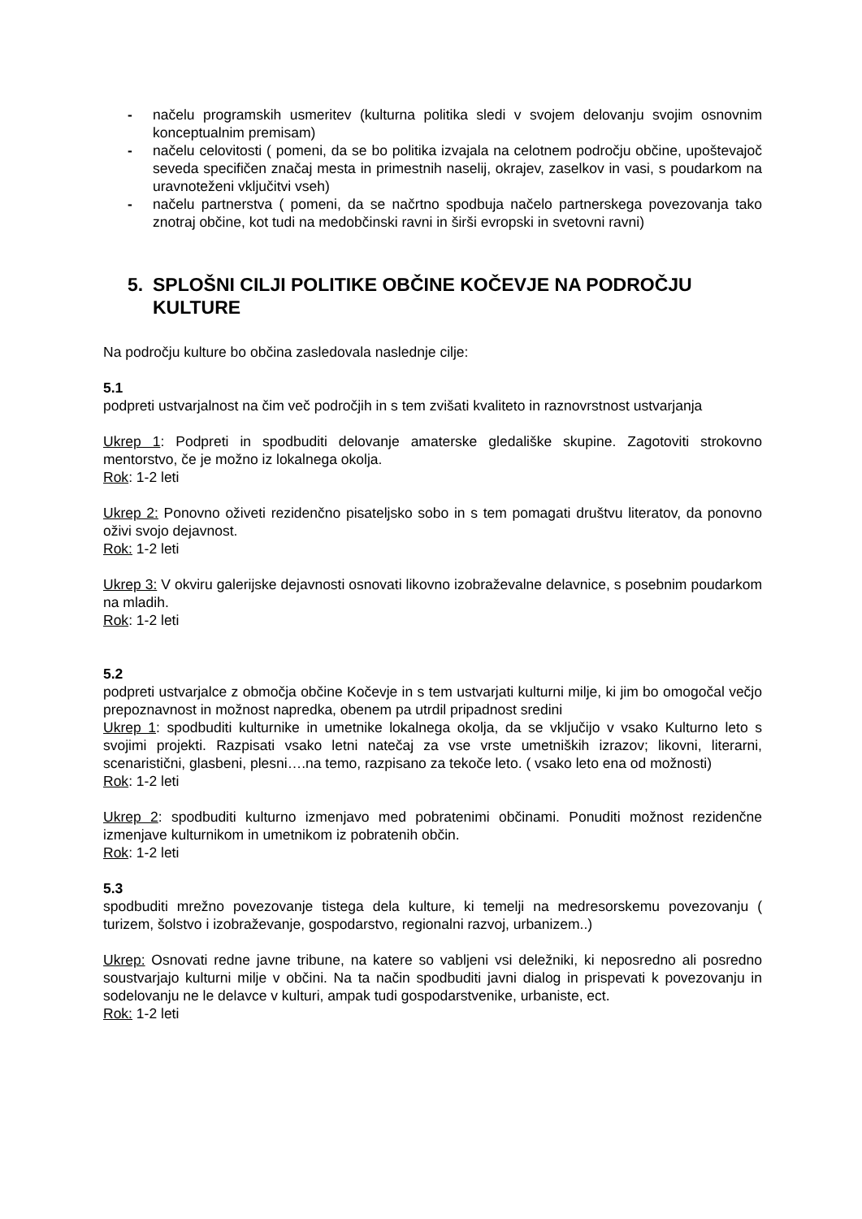- načelu programskih usmeritev (kulturna politika sledi v svojem delovanju svojim osnovnim konceptualnim premisam)
- načelu celovitosti ( pomeni, da se bo politika izvajala na celotnem področju občine, upoštevajoč seveda specifičen značaj mesta in primestnih naselij, okrajev, zaselkov in vasi, s poudarkom na uravnoteženi vključitvi vseh)
- načelu partnerstva ( pomeni, da se načrtno spodbuja načelo partnerskega povezovanja tako znotraj občine, kot tudi na medobčinski ravni in širši evropski in svetovni ravni)
5. SPLOŠNI CILJI POLITIKE OBČINE KOČEVJE NA PODROČJU KULTURE
Na področju kulture bo občina zasledovala naslednje cilje:
5.1
podpreti ustvarjalnost na čim več področjih in s tem zvišati kvaliteto in raznovrstnost ustvarjanja
Ukrep 1: Podpreti in spodbuditi delovanje amaterske gledališke skupine. Zagotoviti strokovno mentorstvo, če je možno iz lokalnega okolja.
Rok: 1-2 leti
Ukrep 2: Ponovno oživeti rezidenčno pisateljsko sobo in s tem pomagati društvu literatov, da ponovno oživi svojo dejavnost.
Rok: 1-2 leti
Ukrep 3: V okviru galerijske dejavnosti osnovati likovno izobraževalne delavnice, s posebnim poudarkom na mladih.
Rok: 1-2 leti
5.2
podpreti ustvarjalce z območja občine Kočevje in s tem ustvarjati kulturni milje, ki jim bo omogočal večjo prepoznavnost in možnost napredka, obenem pa utrdil pripadnost sredini
Ukrep 1: spodbuditi kulturnike in umetnike lokalnega okolja, da se vključijo v vsako Kulturno leto s svojimi projekti. Razpisati vsako letni natečaj za vse vrste umetniških izrazov; likovni, literarni, scenaristični, glasbeni, plesni….na temo, razpisano za tekoče leto. ( vsako leto ena od možnosti)
Rok: 1-2 leti
Ukrep 2: spodbuditi kulturno izmenjavo med pobratenimi občinami. Ponuditi možnost rezidenčne izmenjave kulturnikom in umetnikom iz pobratenih občin.
Rok: 1-2 leti
5.3
spodbuditi mrežno povezovanje tistega dela kulture, ki temelji na medresorskemu povezovanju ( turizem, šolstvo i izobraževanje, gospodarstvo, regionalni razvoj, urbanizem..)
Ukrep: Osnovati redne javne tribune, na katere so vabljeni vsi deležniki, ki neposredno ali posredno soustvarjajo kulturni milje v občini. Na ta način spodbuditi javni dialog in prispevati k povezovanju in sodelovanju ne le delavce v kulturi, ampak tudi gospodarstvenike, urbaniste, ect.
Rok: 1-2 leti